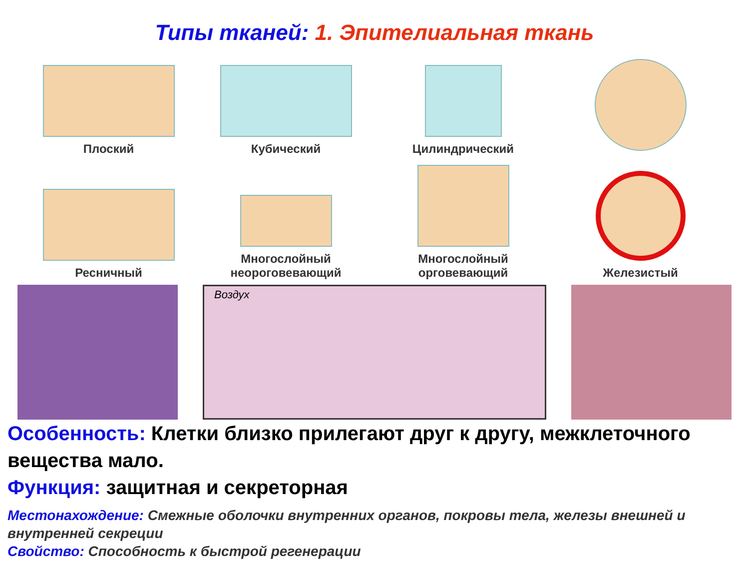Типы тканей: 1. Эпителиальная ткань
Плоский
Кубический
Цилиндрический
Ресничный
Многослойный
неороговевающий
Многослойный
орговевающий
Железистый
Воздух
Особенность: Клетки близко прилегают друг к другу, межклеточного вещества мало.
Функция: защитная и секреторная
Местонахождение: Смежные оболочки внутренних органов, покровы тела, железы внешней и внутренней секреции
Свойство: Способность к быстрой регенерации